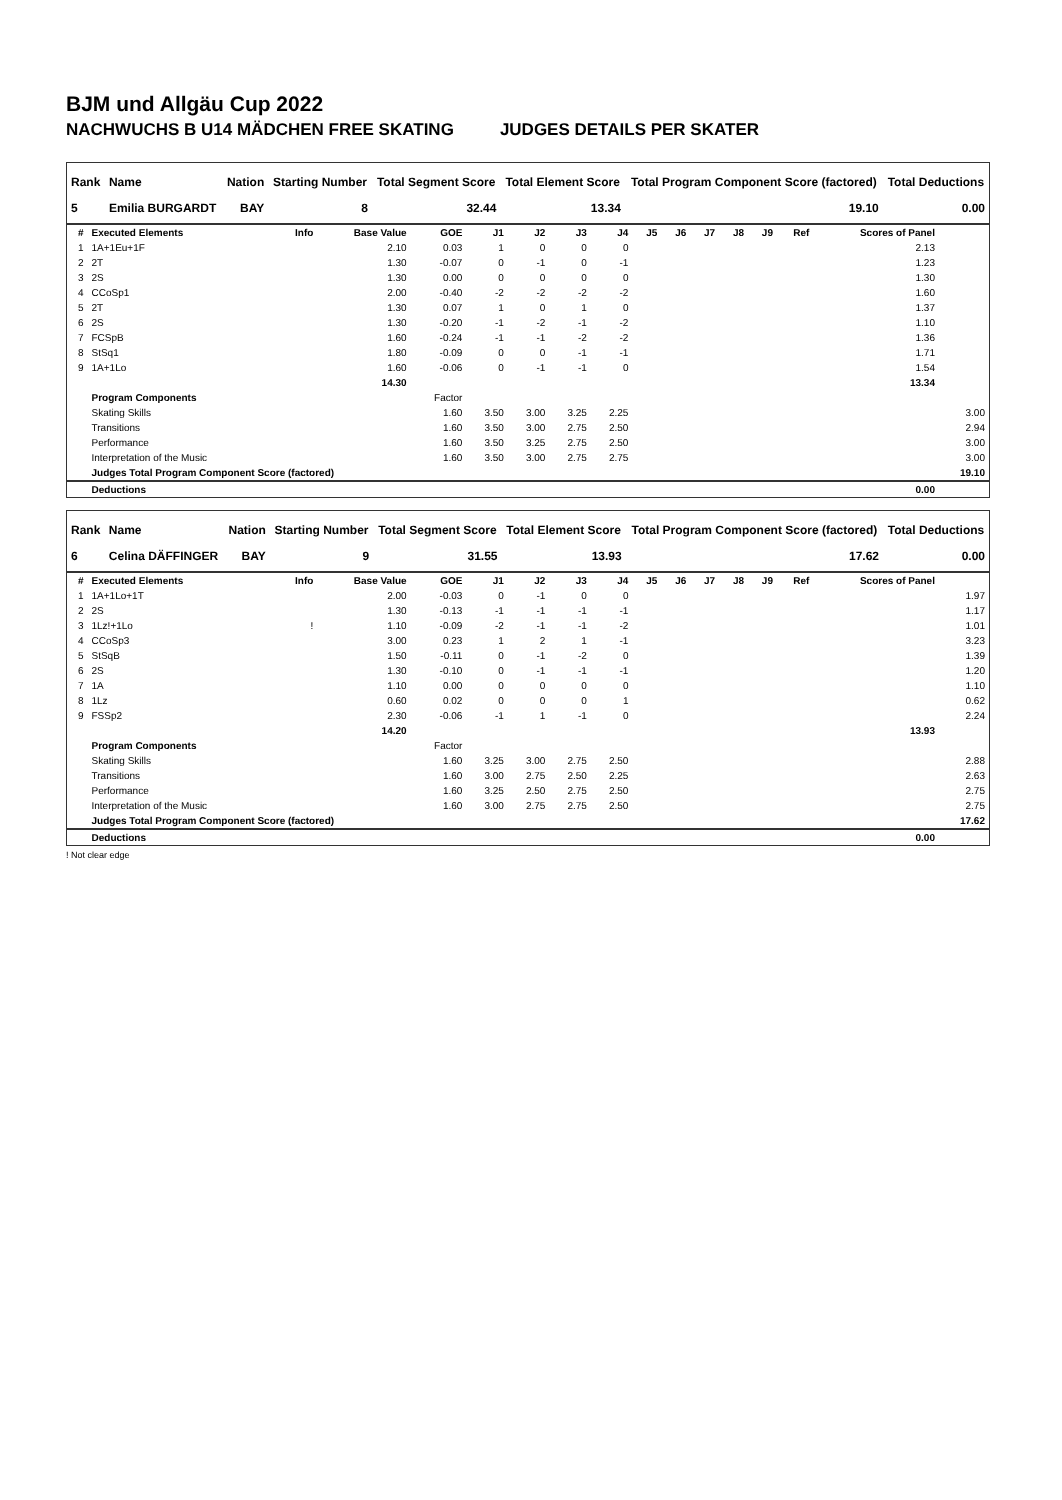BJM und Allgäu Cup 2022
NACHWUCHS B U14 MÄDCHEN FREE SKATING JUDGES DETAILS PER SKATER
| Rank | Name | Nation | Starting Number | Total Segment Score | Total Element Score | Total Program Component Score (factored) | Total Deductions |
| --- | --- | --- | --- | --- | --- | --- | --- |
| 5 | Emilia BURGARDT | BAY | 8 | 32.44 | 13.34 | 19.10 | 0.00 |
| # | Executed Elements | Info | Base Value | GOE | J1 | J2 | J3 | J4 | J5 | J6 | J7 | J8 | J9 | Ref | Scores of Panel | |
| --- | --- | --- | --- | --- | --- | --- | --- | --- | --- | --- | --- | --- | --- | --- | --- | --- |
| 1 | 1A+1Eu+1F | | 2.10 | 0.03 | 1 | 0 | 0 | 0 | | | | | | | 2.13 | |
| 2 | 2T | | 1.30 | -0.07 | 0 | -1 | 0 | -1 | | | | | | | 1.23 | |
| 3 | 2S | | 1.30 | 0.00 | 0 | 0 | 0 | 0 | | | | | | | 1.30 | |
| 4 | CCoSp1 | | 2.00 | -0.40 | -2 | -2 | -2 | -2 | | | | | | | 1.60 | |
| 5 | 2T | | 1.30 | 0.07 | 1 | 0 | 1 | 0 | | | | | | | 1.37 | |
| 6 | 2S | | 1.30 | -0.20 | -1 | -2 | -1 | -2 | | | | | | | 1.10 | |
| 7 | FCSpB | | 1.60 | -0.24 | -1 | -1 | -2 | -2 | | | | | | | 1.36 | |
| 8 | StSq1 | | 1.80 | -0.09 | 0 | 0 | -1 | -1 | | | | | | | 1.71 | |
| 9 | 1A+1Lo | | 1.60 | -0.06 | 0 | -1 | -1 | 0 | | | | | | | 1.54 | |
| | | | 14.30 | | | | | | | | | | | | 13.34 | |
| | Program Components | | | Factor | | | | | | | | | | | | |
| | Skating Skills | | | 1.60 | 3.50 | 3.00 | 3.25 | 2.25 | | | | | | | | 3.00 |
| | Transitions | | | 1.60 | 3.50 | 3.00 | 2.75 | 2.50 | | | | | | | | 2.94 |
| | Performance | | | 1.60 | 3.50 | 3.25 | 2.75 | 2.50 | | | | | | | | 3.00 |
| | Interpretation of the Music | | | 1.60 | 3.50 | 3.00 | 2.75 | 2.75 | | | | | | | | 3.00 |
| | Judges Total Program Component Score (factored) | | | | | | | | | | | | | | | 19.10 |
| | Deductions | | | | | | | | | | | | | | 0.00 | |
| Rank | Name | Nation | Starting Number | Total Segment Score | Total Element Score | Total Program Component Score (factored) | Total Deductions |
| --- | --- | --- | --- | --- | --- | --- | --- |
| 6 | Celina DÄFFINGER | BAY | 9 | 31.55 | 13.93 | 17.62 | 0.00 |
| # | Executed Elements | Info | Base Value | GOE | J1 | J2 | J3 | J4 | J5 | J6 | J7 | J8 | J9 | Ref | Scores of Panel | |
| --- | --- | --- | --- | --- | --- | --- | --- | --- | --- | --- | --- | --- | --- | --- | --- | --- |
| 1 | 1A+1Lo+1T | | 2.00 | -0.03 | 0 | -1 | 0 | 0 | | | | | | | | 1.97 |
| 2 | 2S | | 1.30 | -0.13 | -1 | -1 | -1 | -1 | | | | | | | | 1.17 |
| 3 | 1Lz!+1Lo | ! | 1.10 | -0.09 | -2 | -1 | -1 | -2 | | | | | | | | 1.01 |
| 4 | CCoSp3 | | 3.00 | 0.23 | 1 | 2 | 1 | -1 | | | | | | | | 3.23 |
| 5 | StSqB | | 1.50 | -0.11 | 0 | -1 | -2 | 0 | | | | | | | | 1.39 |
| 6 | 2S | | 1.30 | -0.10 | 0 | -1 | -1 | -1 | | | | | | | | 1.20 |
| 7 | 1A | | 1.10 | 0.00 | 0 | 0 | 0 | 0 | | | | | | | | 1.10 |
| 8 | 1Lz | | 0.60 | 0.02 | 0 | 0 | 0 | 1 | | | | | | | | 0.62 |
| 9 | FSSp2 | | 2.30 | -0.06 | -1 | 1 | -1 | 0 | | | | | | | | 2.24 |
| | | | 14.20 | | | | | | | | | | | | 13.93 | |
| | Program Components | | | Factor | | | | | | | | | | | | |
| | Skating Skills | | | 1.60 | 3.25 | 3.00 | 2.75 | 2.50 | | | | | | | | 2.88 |
| | Transitions | | | 1.60 | 3.00 | 2.75 | 2.50 | 2.25 | | | | | | | | 2.63 |
| | Performance | | | 1.60 | 3.25 | 2.50 | 2.75 | 2.50 | | | | | | | | 2.75 |
| | Interpretation of the Music | | | 1.60 | 3.00 | 2.75 | 2.75 | 2.50 | | | | | | | | 2.75 |
| | Judges Total Program Component Score (factored) | | | | | | | | | | | | | | | 17.62 |
| | Deductions | | | | | | | | | | | | | | 0.00 | |
! Not clear edge